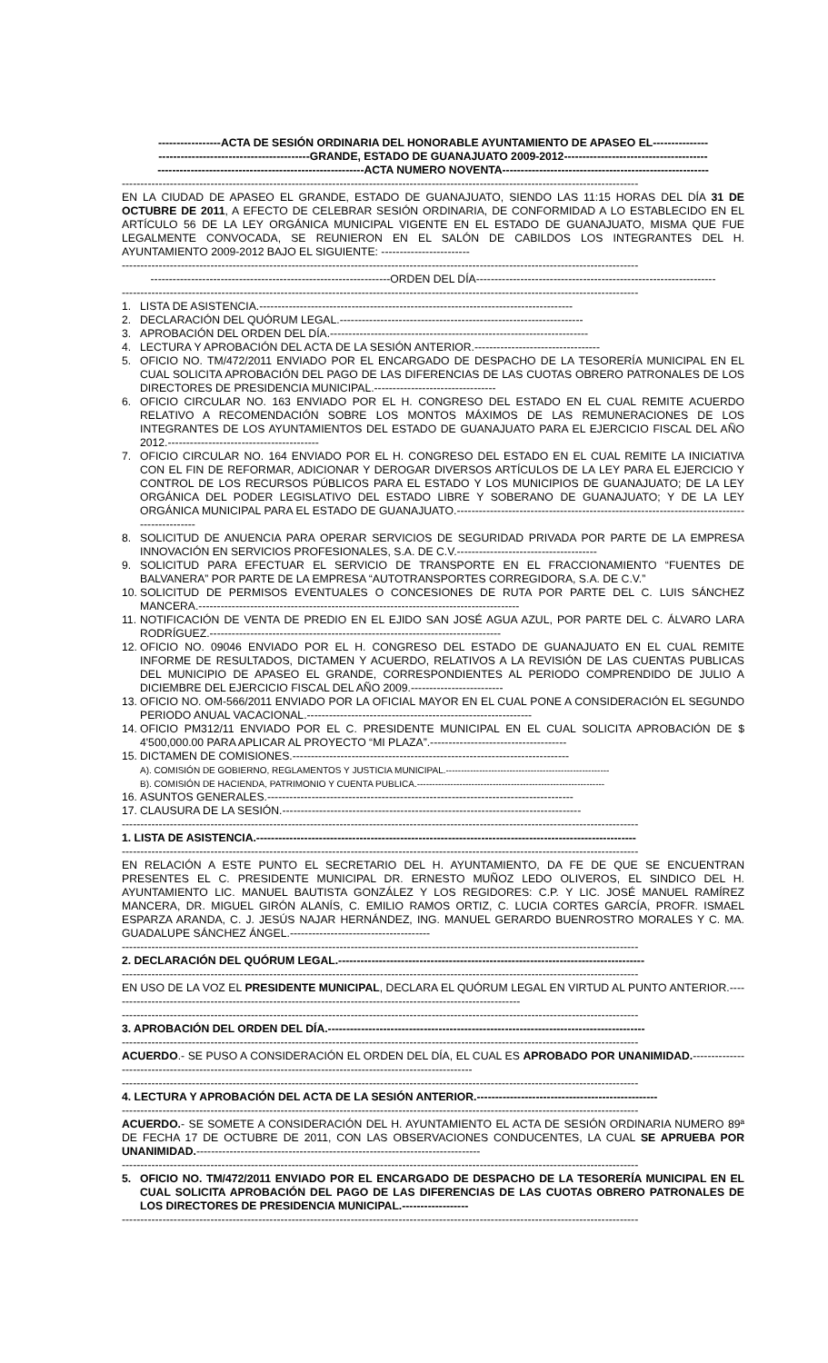-----------------ACTA DE SESIÓN ORDINARIA DEL HONORABLE AYUNTAMIENTO DE APASEO EL---------------
-----------------------------------------GRANDE, ESTADO DE GUANAJUATO 2009-2012---------------------------------------
--------------------------------------------------------ACTA NUMERO NOVENTA--------------------------------------------------------
--------------------------------------------------------------------------------------------------------------------------------------------
EN LA CIUDAD DE APASEO EL GRANDE, ESTADO DE GUANAJUATO, SIENDO LAS 11:15 HORAS DEL DÍA 31 DE OCTUBRE DE 2011, A EFECTO DE CELEBRAR SESIÓN ORDINARIA, DE CONFORMIDAD A LO ESTABLECIDO EN EL ARTÍCULO 56 DE LA LEY ORGÁNICA MUNICIPAL VIGENTE EN EL ESTADO DE GUANAJUATO, MISMA QUE FUE LEGALMENTE CONVOCADA, SE REUNIERON EN EL SALÓN DE CABILDOS LOS INTEGRANTES DEL H. AYUNTAMIENTO 2009-2012 BAJO EL SIGUIENTE: ------------------------
--------------------------------------------------------------------------------------------------------------------------------------------
-----------------------------------------------------------------ORDEN DEL DÍA-----------------------------------------------------------------
--------------------------------------------------------------------------------------------------------------------------------------------
1. LISTA DE ASISTENCIA.-------------------------------------------------------------------------------------
2. DECLARACIÓN DEL QUÓRUM LEGAL.------------------------------------------------------------------
3. APROBACIÓN DEL ORDEN DEL DÍA.----------------------------------------------------------------------
4. LECTURA Y APROBACIÓN DEL ACTA DE LA SESIÓN ANTERIOR.----------------------------------
5. OFICIO NO. TM/472/2011 ENVIADO POR EL ENCARGADO DE DESPACHO DE LA TESORERÍA MUNICIPAL EN EL CUAL SOLICITA APROBACIÓN DEL PAGO DE LAS DIFERENCIAS DE LAS CUOTAS OBRERO PATRONALES DE LOS DIRECTORES DE PRESIDENCIA MUNICIPAL.---------------------------------
6. OFICIO CIRCULAR NO. 163 ENVIADO POR EL H. CONGRESO DEL ESTADO EN EL CUAL REMITE ACUERDO RELATIVO A RECOMENDACIÓN SOBRE LOS MONTOS MÁXIMOS DE LAS REMUNERACIONES DE LOS INTEGRANTES DE LOS AYUNTAMIENTOS DEL ESTADO DE GUANAJUATO PARA EL EJERCICIO FISCAL DEL AÑO 2012.-----------------------------------------
7. OFICIO CIRCULAR NO. 164 ENVIADO POR EL H. CONGRESO DEL ESTADO EN EL CUAL REMITE LA INICIATIVA CON EL FIN DE REFORMAR, ADICIONAR Y DEROGAR DIVERSOS ARTÍCULOS DE LA LEY PARA EL EJERCICIO Y CONTROL DE LOS RECURSOS PÚBLICOS PARA EL ESTADO Y LOS MUNICIPIOS DE GUANAJUATO; DE LA LEY ORGÁNICA DEL PODER LEGISLATIVO DEL ESTADO LIBRE Y SOBERANO DE GUANAJUATO; Y DE LA LEY ORGÁNICA MUNICIPAL PARA EL ESTADO DE GUANAJUATO.---------------------------------------------------------------------------------------------
8. SOLICITUD DE ANUENCIA PARA OPERAR SERVICIOS DE SEGURIDAD PRIVADA POR PARTE DE LA EMPRESA INNOVACIÓN EN SERVICIOS PROFESIONALES, S.A. DE C.V.--------------------------------------
9. SOLICITUD PARA EFECTUAR EL SERVICIO DE TRANSPORTE EN EL FRACCIONAMIENTO “FUENTES DE BALVANERA” POR PARTE DE LA EMPRESA “AUTOTRANSPORTES CORREGIDORA, S.A. DE C.V.”
10. SOLICITUD DE PERMISOS EVENTUALES O CONCESIONES DE RUTA POR PARTE DEL C. LUIS SÁNCHEZ MANCERA.---------------------------------------------------------------------------------------
11. NOTIFICACIÓN DE VENTA DE PREDIO EN EL EJIDO SAN JOSÉ AGUA AZUL, POR PARTE DEL C. ÁLVARO LARA RODRÍGUEZ.-------------------------------------------------------------------------------
12. OFICIO NO. 09046 ENVIADO POR EL H. CONGRESO DEL ESTADO DE GUANAJUATO EN EL CUAL REMITE INFORME DE RESULTADOS, DICTAMEN Y ACUERDO, RELATIVOS A LA REVISIÓN DE LAS CUENTAS PUBLICAS DEL MUNICIPIO DE APASEO EL GRANDE, CORRESPONDIENTES AL PERIODO COMPRENDIDO DE JULIO A DICIEMBRE DEL EJERCICIO FISCAL DEL AÑO 2009.-------------------------
13. OFICIO NO. OM-566/2011 ENVIADO POR LA OFICIAL MAYOR EN EL CUAL PONE A CONSIDERACIÓN EL SEGUNDO PERIODO ANUAL VACACIONAL.-------------------------------------------------------------
14. OFICIO PM312/11 ENVIADO POR EL C. PRESIDENTE MUNICIPAL EN EL CUAL SOLICITA APROBACIÓN DE $ 4'500,000.00 PARA APLICAR AL PROYECTO “MI PLAZA”.-------------------------------------
15. DICTAMEN DE COMISIONES.---------------------------------------------------------------------------
A). COMISIÓN DE GOBIERNO, REGLAMENTOS Y JUSTICIA MUNICIPAL.------------------------------------------------------
B). COMISIÓN DE HACIENDA, PATRIMONIO Y CUENTA PUBLICA.--------------------------------------------------------------
16. ASUNTOS GENERALES.-----------------------------------------------------------------------------------
17. CLAUSURA DE LA SESIÓN.---------------------------------------------------------------------------------
--------------------------------------------------------------------------------------------------------------------------------------------
1. LISTA DE ASISTENCIA.-------------------------------------------------------------------------------------------------------
--------------------------------------------------------------------------------------------------------------------------------------------
EN RELACIÓN A ESTE PUNTO EL SECRETARIO DEL H. AYUNTAMIENTO, DA FE DE QUE SE ENCUENTRAN PRESENTES EL C. PRESIDENTE MUNICIPAL DR. ERNESTO MUÑOZ LEDO OLIVEROS, EL SINDICO DEL H. AYUNTAMIENTO LIC. MANUEL BAUTISTA GONZÁLEZ Y LOS REGIDORES: C.P. Y LIC. JOSÉ MANUEL RAMÍREZ MANCERA, DR. MIGUEL GIRÓN ALANÍS, C. EMILIO RAMOS ORTIZ, C. LUCIA CORTES GARCÍA, PROFR. ISMAEL ESPARZA ARANDA, C. J. JESÚS NAJAR HERNÁNDEZ, ING. MANUEL GERARDO BUENROSTRO MORALES Y C. MA. GUADALUPE SÁNCHEZ ÁNGEL.--------------------------------------
--------------------------------------------------------------------------------------------------------------------------------------------
2. DECLARACIÓN DEL QUÓRUM LEGAL.-----------------------------------------------------------------------------------
--------------------------------------------------------------------------------------------------------------------------------------------
EN USO DE LA VOZ EL PRESIDENTE MUNICIPAL, DECLARA EL QUÓRUM LEGAL EN VIRTUD AL PUNTO ANTERIOR.----------------------------------------------------------------------------------------------------------------
--------------------------------------------------------------------------------------------------------------------------------------------
3. APROBACIÓN DEL ORDEN DEL DÍA.--------------------------------------------------------------------------------------
--------------------------------------------------------------------------------------------------------------------------------------------
ACUERDO.- SE PUSO A CONSIDERACIÓN EL ORDEN DEL DÍA, EL CUAL ES APROBADO POR UNANIMIDAD.-------------------------------------------------------------------------------------------------------------
--------------------------------------------------------------------------------------------------------------------------------------------
4. LECTURA Y APROBACIÓN DEL ACTA DE LA SESIÓN ANTERIOR.-------------------------------------------------
--------------------------------------------------------------------------------------------------------------------------------------------
ACUERDO.- SE SOMETE A CONSIDERACIÓN DEL H. AYUNTAMIENTO EL ACTA DE SESIÓN ORDINARIA NUMERO 89ª DE FECHA 17 DE OCTUBRE DE 2011, CON LAS OBSERVACIONES CONDUCENTES, LA CUAL SE APRUEBA POR UNANIMIDAD.-----------------------------------------------------------------------------
--------------------------------------------------------------------------------------------------------------------------------------------
5. OFICIO NO. TM/472/2011 ENVIADO POR EL ENCARGADO DE DESPACHO DE LA TESORERÍA MUNICIPAL EN EL CUAL SOLICITA APROBACIÓN DEL PAGO DE LAS DIFERENCIAS DE LAS CUOTAS OBRERO PATRONALES DE LOS DIRECTORES DE PRESIDENCIA MUNICIPAL.------------------
--------------------------------------------------------------------------------------------------------------------------------------------